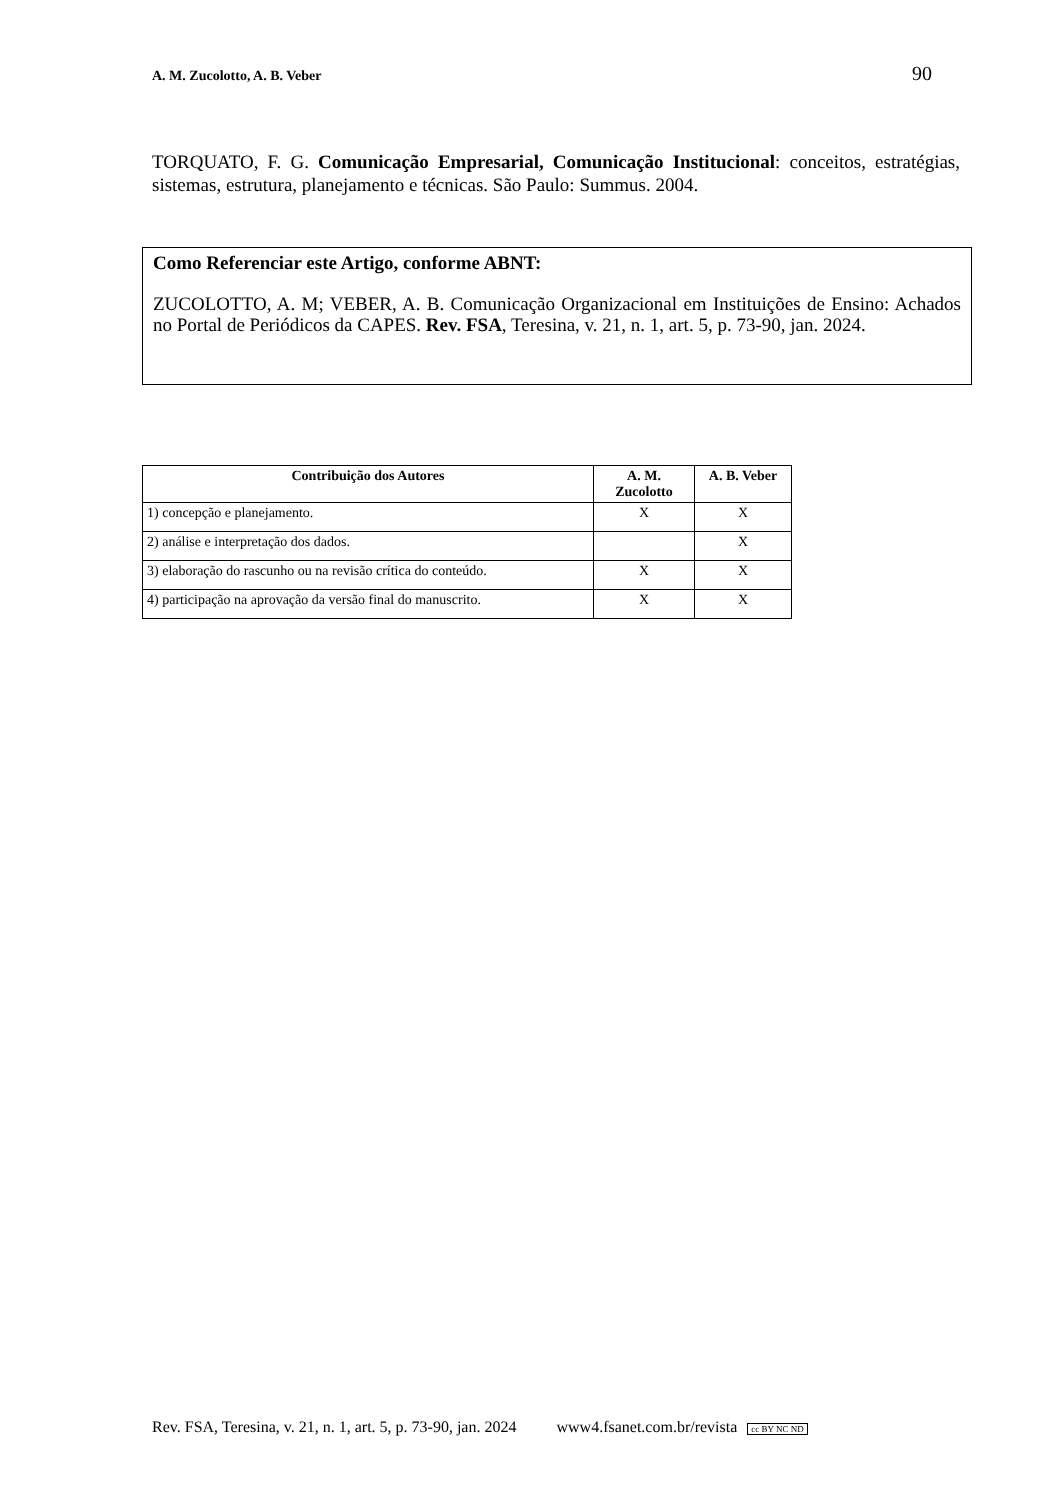A. M. Zucolotto, A. B. Veber 90
TORQUATO, F. G. Comunicação Empresarial, Comunicação Institucional: conceitos, estratégias, sistemas, estrutura, planejamento e técnicas. São Paulo: Summus. 2004.
Como Referenciar este Artigo, conforme ABNT:
ZUCOLOTTO, A. M; VEBER, A. B. Comunicação Organizacional em Instituições de Ensino: Achados no Portal de Periódicos da CAPES. Rev. FSA, Teresina, v. 21, n. 1, art. 5, p. 73-90, jan. 2024.
| Contribuição dos Autores | A. M. Zucolotto | A. B. Veber |
| --- | --- | --- |
| 1) concepção e planejamento. | X | X |
| 2) análise e interpretação dos dados. | | X |
| 3) elaboração do rascunho ou na revisão crítica do conteúdo. | X | X |
| 4) participação na aprovação da versão final do manuscrito. | X | X |
Rev. FSA, Teresina, v. 21, n. 1, art. 5, p. 73-90, jan. 2024 www4.fsanet.com.br/revista cc BY NC ND